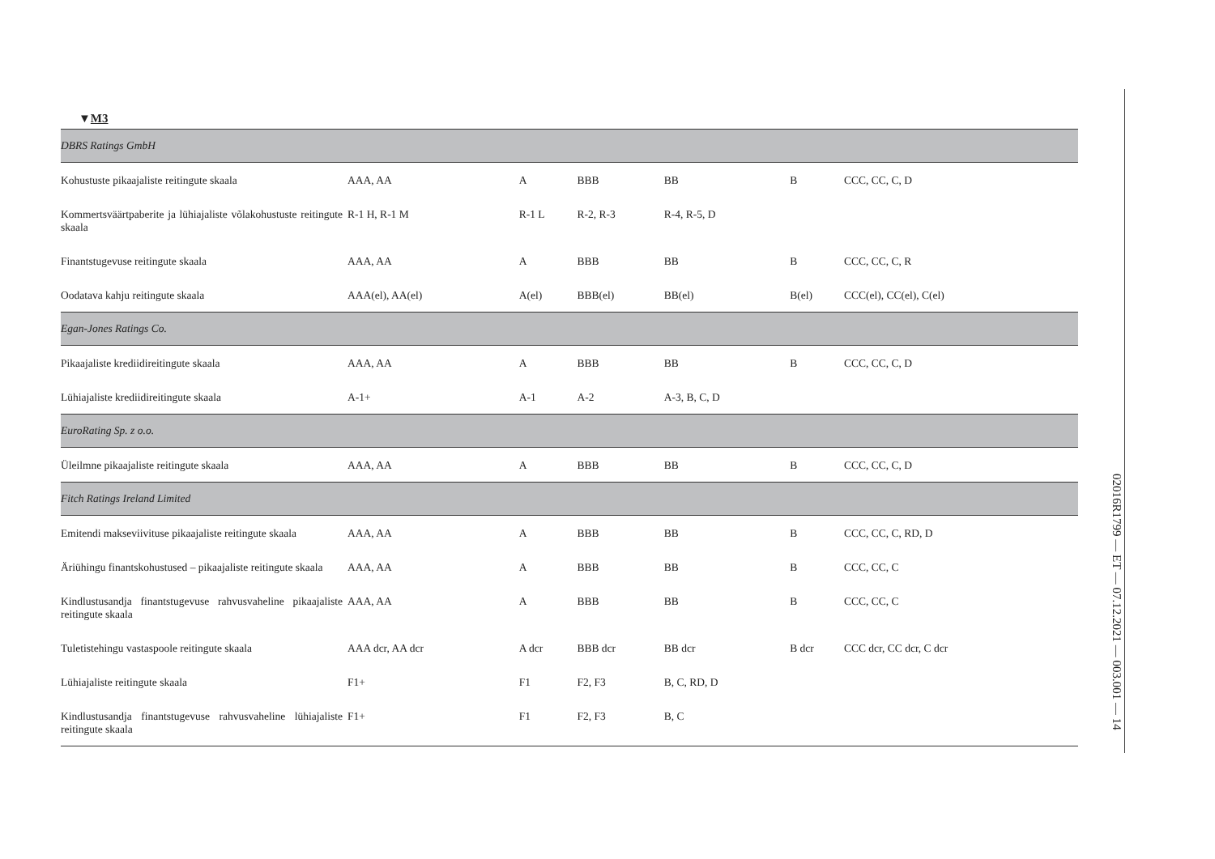▼M3
| DBRS Ratings GmbH | | | | | | |
| Kohustuste pikaajaliste reitingute skaala | AAA, AA | A | BBB | BB | B | CCC, CC, C, D |
| Kommertsväärtpaberite ja lühiajaliste võlakohustuste reitingute skaala | R-1 H, R-1 M | R-1 L | R-2, R-3 | R-4, R-5, D | | |
| Finantstugevuse reitingute skaala | AAA, AA | A | BBB | BB | B | CCC, CC, C, R |
| Oodatava kahju reitingute skaala | AAA(el), AA(el) | A(el) | BBB(el) | BB(el) | B(el) | CCC(el), CC(el), C(el) |
| Egan-Jones Ratings Co. | | | | | | |
| Pikaajaliste krediidireitingute skaala | AAA, AA | A | BBB | BB | B | CCC, CC, C, D |
| Lühiajaliste krediidireitingute skaala | A-1+ | A-1 | A-2 | A-3, B, C, D | | |
| EuroRating Sp. z o.o. | | | | | | |
| Üleilmne pikaajaliste reitingute skaala | AAA, AA | A | BBB | BB | B | CCC, CC, C, D |
| Fitch Ratings Ireland Limited | | | | | | |
| Emitendi makseviivituse pikaajaliste reitingute skaala | AAA, AA | A | BBB | BB | B | CCC, CC, C, RD, D |
| Äriühingu finantskohustused – pikaajaliste reitingute skaala | AAA, AA | A | BBB | BB | B | CCC, CC, C |
| Kindlustusandja finantstugevuse rahvusvaheline pikaajaliste reitingute skaala | AAA, AA | A | BBB | BB | B | CCC, CC, C |
| Tuletistehingu vastaspoole reitingute skaala | AAA dcr, AA dcr | A dcr | BBB dcr | BB dcr | B dcr | CCC dcr, CC dcr, C dcr |
| Lühiajaliste reitingute skaala | F1+ | F1 | F2, F3 | B, C, RD, D | | |
| Kindlustusandja finantstugevuse rahvusvaheline lühiajaliste reitingute skaala | F1+ | F1 | F2, F3 | B, C | | |
02016R1799 — ET — 07.12.2021 — 003.001 — 14